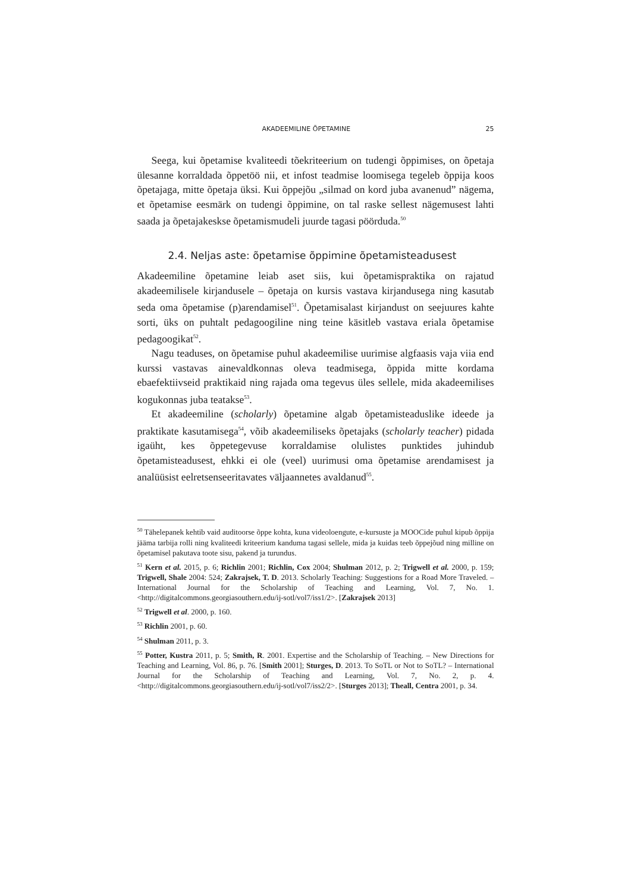AKADEEMILINE ÕPETAMINE 25
Seega, kui õpetamise kvaliteedi tõekriteerium on tudengi õppimises, on õpetaja ülesanne korraldada õppetöö nii, et infost teadmise loomisega tegeleb õppija koos õpetajaga, mitte õpetaja üksi. Kui õppejõu „silmad on kord juba avanenud” nägema, et õpetamise eesmärk on tudengi õppimine, on tal raske sellest nägemusest lahti saada ja õpetajakeskse õpetamismudeli juurde tagasi pöörduda.<sup>50</sup>
2.4. Neljas aste: õpetamise õppimine õpetamisteadusest
Akadeemiline õpetamine leiab aset siis, kui õpetamispraktika on rajatud akadeemilisele kirjandusele – õpetaja on kursis vastava kirjandusega ning kasutab seda oma õpetamise (p)arendamisel<sup>51</sup>. Õpetamisalast kirjandust on seejuures kahte sorti, üks on puhtalt pedagoogiline ning teine käsitleb vastava eriala õpetamise pedagoogikat<sup>52</sup>.
Nagu teaduses, on õpetamise puhul akadeemilise uurimise algfaasis vaja viia end kurssi vastavas ainevaldkonnas oleva teadmisega, õppida mitte kordama ebaefektiivseid praktikaid ning rajada oma tegevus üles sellele, mida akadeemilises kogukonnas juba teatakse<sup>53</sup>.
Et akadeemiline (scholarly) õpetamine algab õpetamisteaduslike ideede ja praktikate kasutamisega<sup>54</sup>, võib akadeemiliseks õpetajaks (scholarly teacher) pidada igaüht, kes õppetegevuse korraldamise olulistes punktides juhindub õpetamisteadusest, ehkki ei ole (veel) uurimusi oma õpetamise arendamisest ja analüüsist eelretsenseeritavates väljaannetes avaldanud<sup>55</sup>.
<sup>50</sup> Tähelepanek kehtib vaid auditoorse õppe kohta, kuna videoloengute, e-kursuste ja MOOCide puhul kipub õppija jääma tarbija rolli ning kvaliteedi kriteerium kanduma tagasi sellele, mida ja kuidas teeb õppejõud ning milline on õpetamisel pakutava toote sisu, pakend ja turundus.
<sup>51</sup> Kern et al. 2015, p. 6; Richlin 2001; Richlin, Cox 2004; Shulman 2012, p. 2; Trigwell et al. 2000, p. 159; Trigwell, Shale 2004: 524; Zakrajsek, T. D. 2013. Scholarly Teaching: Suggestions for a Road More Traveled. – International Journal for the Scholarship of Teaching and Learning, Vol. 7, No. 1. <http://digitalcommons.georgiasouthern.edu/ij-sotl/vol7/iss1/2>. [Zakrajsek 2013]
<sup>52</sup> Trigwell et al. 2000, p. 160.
<sup>53</sup> Richlin 2001, p. 60.
<sup>54</sup> Shulman 2011, p. 3.
<sup>55</sup> Potter, Kustra 2011, p. 5; Smith, R. 2001. Expertise and the Scholarship of Teaching. – New Directions for Teaching and Learning, Vol. 86, p. 76. [Smith 2001]; Sturges, D. 2013. To SoTL or Not to SoTL? – International Journal for the Scholarship of Teaching and Learning, Vol. 7, No. 2, p. 4. <http://digitalcommons.georgiasouthern.edu/ij-sotl/vol7/iss2/2>. [Sturges 2013]; Theall, Centra 2001, p. 34.